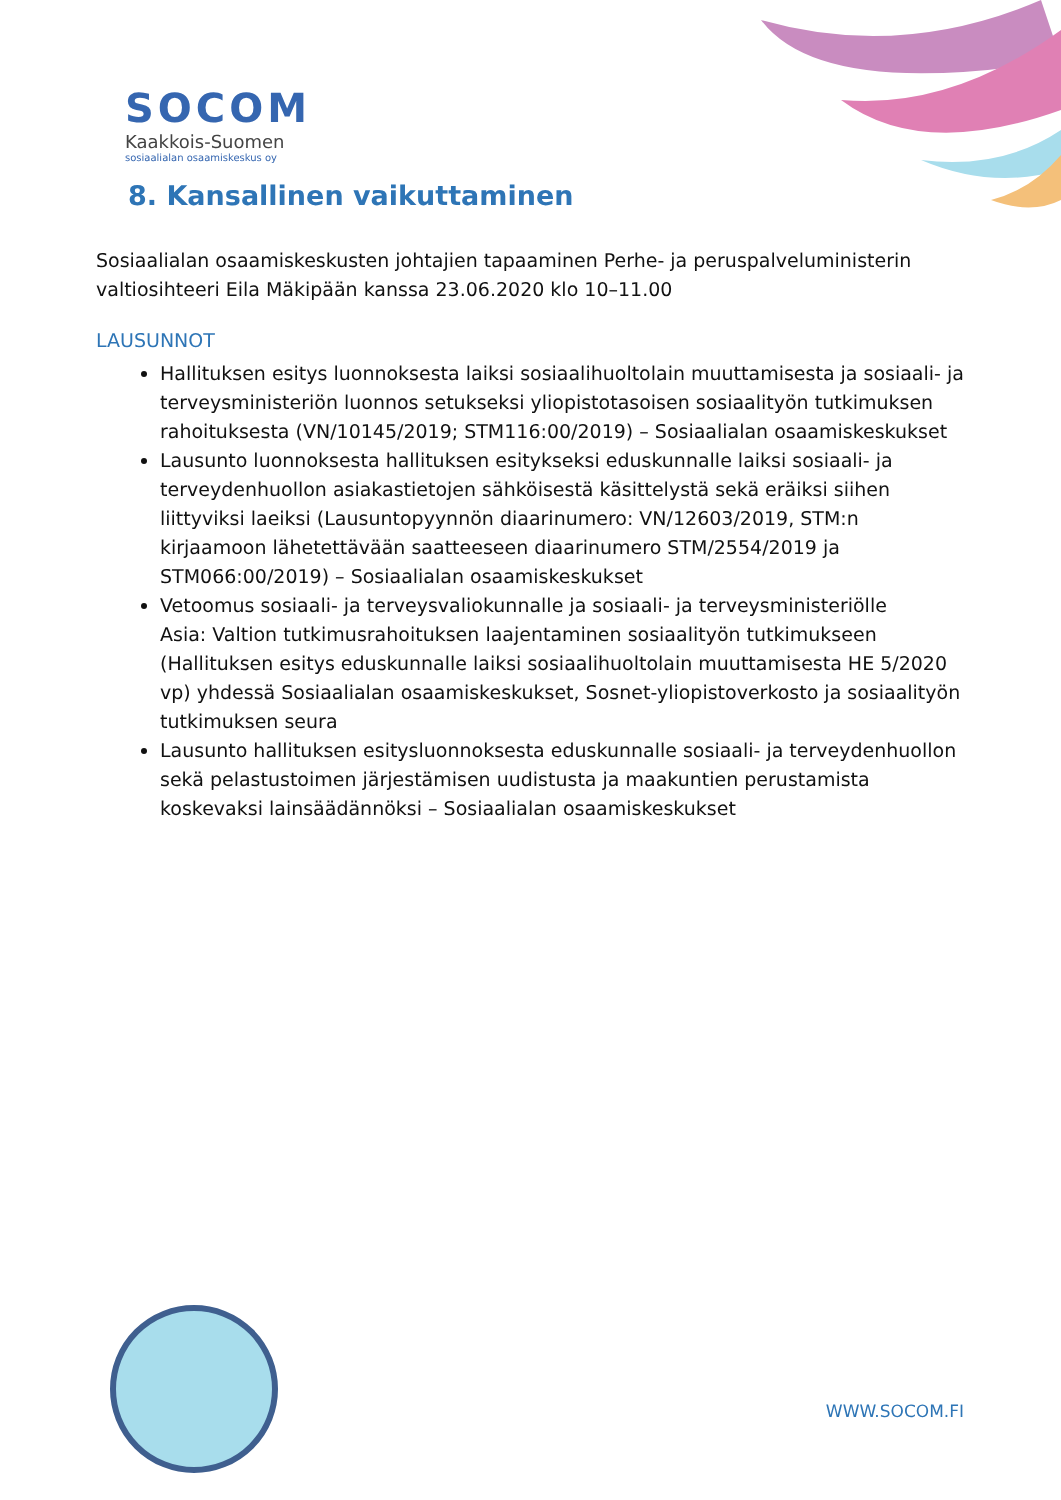SOCOM
Kaakkois-Suomen
sosiaalialan osaamiskeskus oy
8. Kansallinen vaikuttaminen
Sosiaalialan osaamiskeskusten johtajien tapaaminen Perhe- ja peruspalveluministerin valtiosihteeri Eila Mäkipään kanssa 23.06.2020 klo 10–11.00
LAUSUNNOT
Hallituksen esitys luonnoksesta laiksi sosiaalihuoltolain muuttamisesta ja sosiaali- ja terveysministeriön luonnos setukseksi yliopistotasoisen sosiaalityön tutkimuksen rahoituksesta (VN/10145/2019; STM116:00/2019) – Sosiaalialan osaamiskeskukset
Lausunto luonnoksesta hallituksen esitykseksi eduskunnalle laiksi sosiaali- ja terveydenhuollon asiakastietojen sähköisestä käsittelystä sekä eräiksi siihen liittyviksi laeiksi (Lausuntopyynnön diaarinumero: VN/12603/2019, STM:n kirjaamoon lähetettävään saatteeseen diaarinumero STM/2554/2019 ja STM066:00/2019) – Sosiaalialan osaamiskeskukset
Vetoomus sosiaali- ja terveysvaliokunnalle ja sosiaali- ja terveysministeriölle
Asia: Valtion tutkimusrahoituksen laajentaminen sosiaalityön tutkimukseen (Hallituksen esitys eduskunnalle laiksi sosiaalihuoltolain muuttamisesta HE 5/2020 vp) yhdessä Sosiaalialan osaamiskeskukset, Sosnet-yliopistoverkosto ja sosiaalityön tutkimuksen seura
Lausunto hallituksen esitysluonnoksesta eduskunnalle sosiaali- ja terveydenhuollon sekä pelastustoimen järjestämisen uudistusta ja maakuntien perustamista koskevaksi lainsäädännöksi – Sosiaalialan osaamiskeskukset
WWW.SOCOM.FI